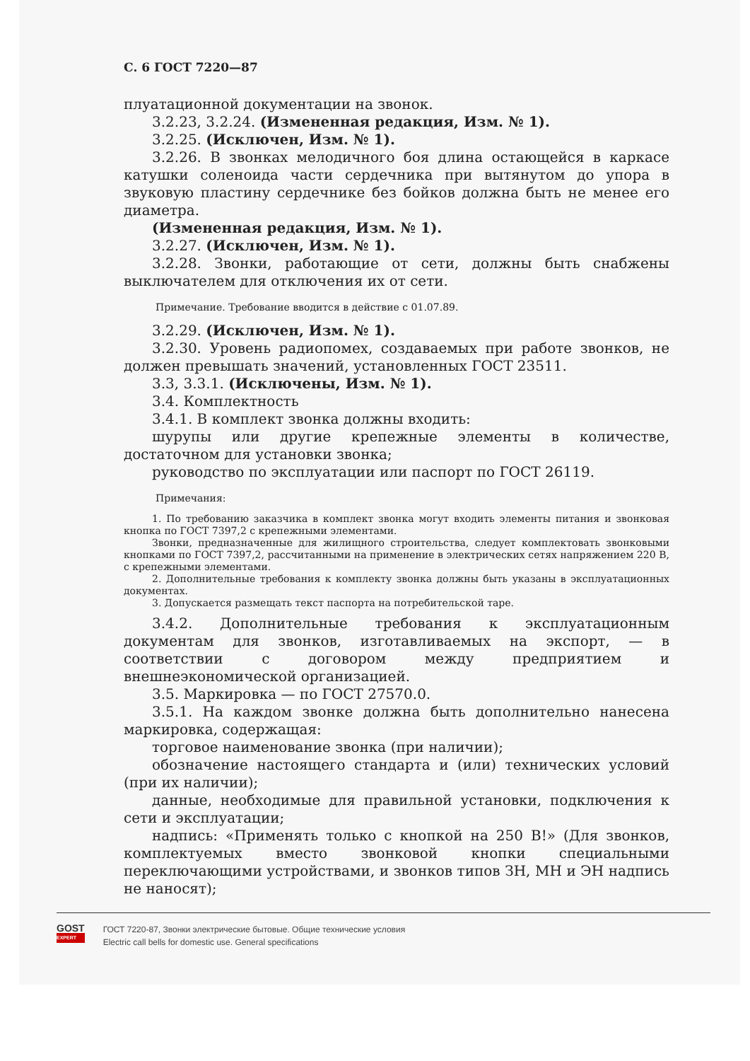С. 6 ГОСТ 7220—87
плуатационной документации на звонок.
3.2.23, 3.2.24. (Измененная редакция, Изм. № 1).
3.2.25. (Исключен, Изм. № 1).
3.2.26. В звонках мелодичного боя длина остающейся в каркасе катушки соленоида части сердечника при вытянутом до упора в звуковую пластину сердечнике без бойков должна быть не менее его диаметра.
(Измененная редакция, Изм. № 1).
3.2.27. (Исключен, Изм. № 1).
3.2.28. Звонки, работающие от сети, должны быть снабжены выключателем для отключения их от сети.
Примечание. Требование вводится в действие с 01.07.89.
3.2.29. (Исключен, Изм. № 1).
3.2.30. Уровень радиопомех, создаваемых при работе звонков, не должен превышать значений, установленных ГОСТ 23511.
3.3, 3.3.1. (Исключены, Изм. № 1).
3.4. Комплектность
3.4.1. В комплект звонка должны входить:
шурупы или другие крепежные элементы в количестве, достаточном для установки звонка;
руководство по эксплуатации или паспорт по ГОСТ 26119.
Примечания:
1. По требованию заказчика в комплект звонка могут входить элементы питания и звонковая кнопка по ГОСТ 7397,2 с крепежными элементами.
Звонки, предназначенные для жилищного строительства, следует комплектовать звонковыми кнопками по ГОСТ 7397,2, рассчитанными на применение в электрических сетях напряжением 220 В, с крепежными элементами.
2. Дополнительные требования к комплекту звонка должны быть указаны в эксплуатационных документах.
3. Допускается размещать текст паспорта на потребительской таре.
3.4.2. Дополнительные требования к эксплуатационным документам для звонков, изготавливаемых на экспорт, — в соответствии с договором между предприятием и внешнеэкономической организацией.
3.5. Маркировка — по ГОСТ 27570.0.
3.5.1. На каждом звонке должна быть дополнительно нанесена маркировка, содержащая:
торговое наименование звонка (при наличии);
обозначение настоящего стандарта и (или) технических условий (при их наличии);
данные, необходимые для правильной установки, подключения к сети и эксплуатации;
надпись: «Применять только с кнопкой на 250 В!» (Для звонков, комплектуемых вместо звонковой кнопки специальными переключающими устройствами, и звонков типов ЗН, МН и ЭН надпись не наносят);
GOST
EXPERT
ГОСТ 7220-87, Звонки электрические бытовые. Общие технические условия
Electric call bells for domestic use. General specifications